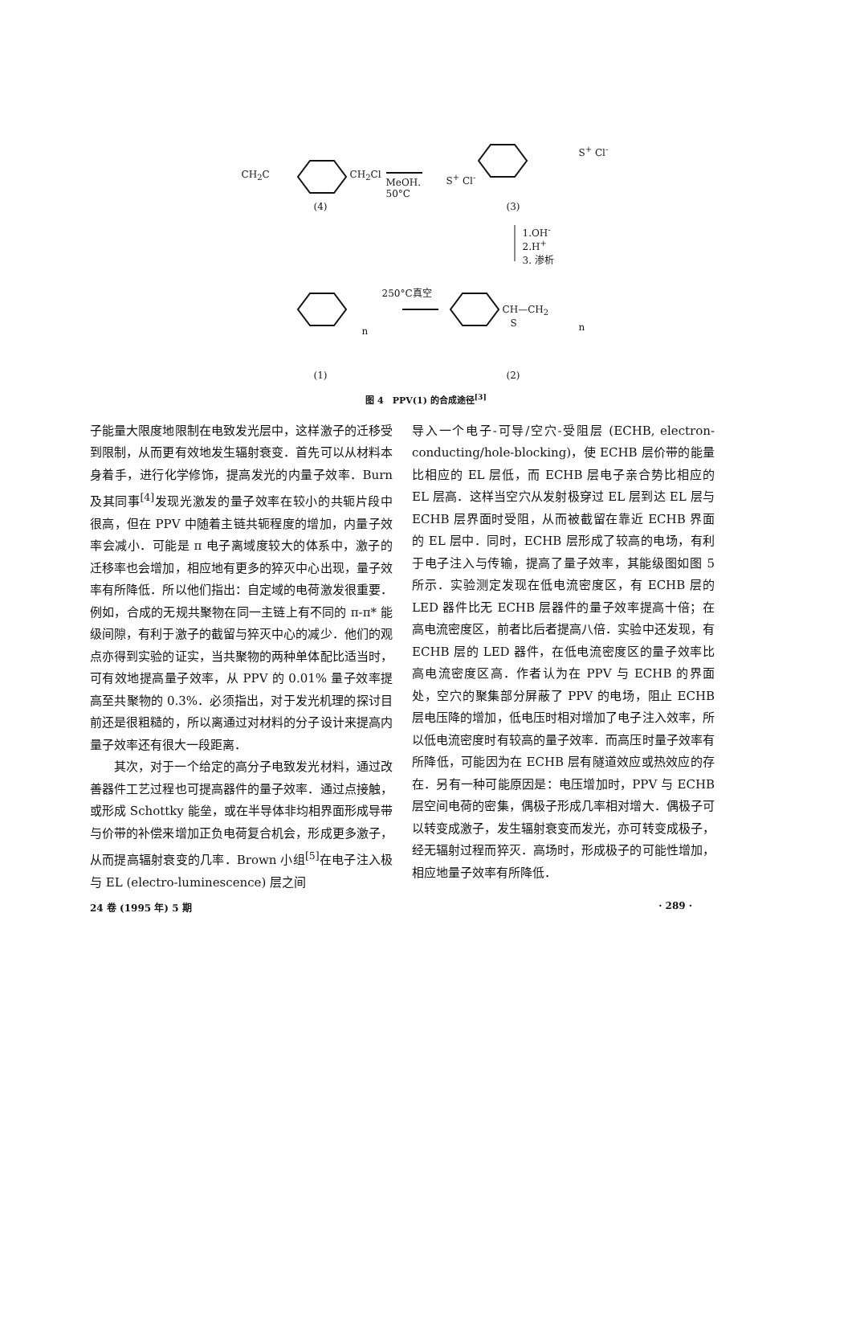CH<sub>2</sub>C CH<sub>2</sub>Cl
MeOH.
50°C
S<sup>+</sup> Cl<sup>-</sup>
S<sup>+</sup> Cl<sup>-</sup>
(4) (3)
1.OH<sup>-</sup>
2.H<sup>+</sup>
3. 渗析
250°C真空
n
CH—CH<sub>2</sub>
S n
(1) (2)
图 4　PPV(1) 的合成途径<sup>[3]</sup>
子能量大限度地限制在电致发光层中，这样激子的迁移受到限制，从而更有效地发生辐射衰变．首先可以从材料本身着手，进行化学修饰，提高发光的内量子效率．Burn 及其同事<sup>[4]</sup>发现光激发的量子效率在较小的共轭片段中很高，但在 PPV 中随着主链共轭程度的增加，内量子效率会减小．可能是 π 电子离域度较大的体系中，激子的迁移率也会增加，相应地有更多的猝灭中心出现，量子效率有所降低．所以他们指出：自定域的电荷激发很重要．例如，合成的无规共聚物在同一主链上有不同的 π-π* 能级间隙，有利于激子的截留与猝灭中心的减少．他们的观点亦得到实验的证实，当共聚物的两种单体配比适当时，可有效地提高量子效率，从 PPV 的 0.01% 量子效率提高至共聚物的 0.3%．必须指出，对于发光机理的探讨目前还是很粗糙的，所以离通过对材料的分子设计来提高内量子效率还有很大一段距离．
其次，对于一个给定的高分子电致发光材料，通过改善器件工艺过程也可提高器件的量子效率．通过点接触，或形成 Schottky 能垒，或在半导体非均相界面形成导带与价带的补偿来增加正负电荷复合机会，形成更多激子，从而提高辐射衰变的几率．Brown 小组<sup>[5]</sup>在电子注入极与 EL (electro-luminescence) 层之间
导入一个电子-可导/空穴-受阻层 (ECHB, electron-conducting/hole-blocking)，使 ECHB 层价带的能量比相应的 EL 层低，而 ECHB 层电子亲合势比相应的 EL 层高．这样当空穴从发射极穿过 EL 层到达 EL 层与 ECHB 层界面时受阻，从而被截留在靠近 ECHB 界面的 EL 层中．同时，ECHB 层形成了较高的电场，有利于电子注入与传输，提高了量子效率，其能级图如图 5 所示．实验测定发现在低电流密度区，有 ECHB 层的 LED 器件比无 ECHB 层器件的量子效率提高十倍；在高电流密度区，前者比后者提高八倍．实验中还发现，有 ECHB 层的 LED 器件，在低电流密度区的量子效率比高电流密度区高．作者认为在 PPV 与 ECHB 的界面处，空穴的聚集部分屏蔽了 PPV 的电场，阻止 ECHB 层电压降的增加，低电压时相对增加了电子注入效率，所以低电流密度时有较高的量子效率．而高压时量子效率有所降低，可能因为在 ECHB 层有隧道效应或热效应的存在．另有一种可能原因是：电压增加时，PPV 与 ECHB 层空间电荷的密集，偶极子形成几率相对增大．偶极子可以转变成激子，发生辐射衰变而发光，亦可转变成极子，经无辐射过程而猝灭．高场时，形成极子的可能性增加，相应地量子效率有所降低．
24 卷 (1995 年) 5 期 · 289 ·